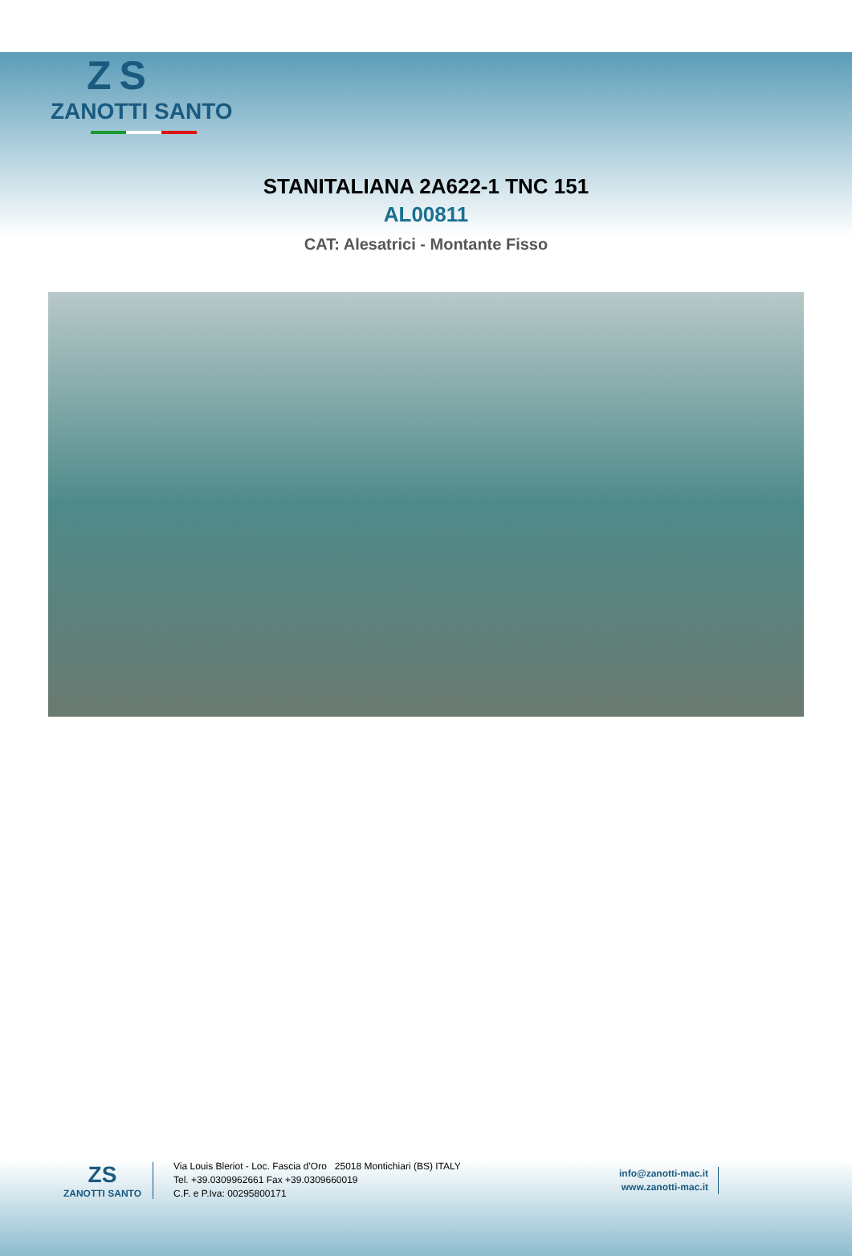ZS
ZANOTTI SANTO
STANITALIANA 2A622-1 TNC 151
AL00811
CAT: Alesatrici - Montante Fisso
ZS
ZANOTTI SANTO
Via Louis Bleriot - Loc. Fascia d'Oro 25018 Montichiari (BS) ITALY
Tel. +39.0309962661 Fax +39.0309660019
C.F. e P.Iva: 00295800171
info@zanotti-mac.it
www.zanotti-mac.it